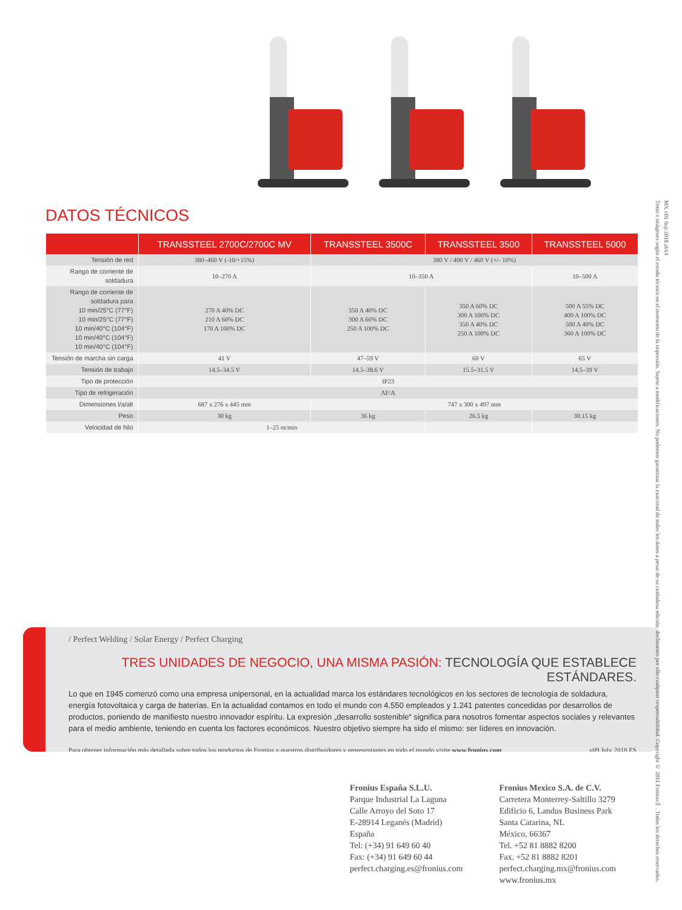DATOS TÉCNICOS
| | TRANSSTEEL 2700C/2700C MV | TRANSSTEEL 3500C | TRANSSTEEL 3500 | TRANSSTEEL 5000 |
| --- | --- | --- | --- | --- |
| Tensión de red | 380–460 V (-10/+15%) | 380 V / 400 V / 460 V (+/- 10%) | | |
| Rango de corriente de soldadura | 10–270 A | 10–350 A | | 10–500 A |
| Rango de corriente de soldadura para 10 min/25°C (77°F) 10 min/25°C (77°F) 10 min/40°C (104°F) 10 min/40°C (104°F) 10 min/40°C (104°F) | 270 A 40% DC 210 A 60% DC 170 A 100% DC | 350 A 40% DC 300 A 60% DC 250 A 100% DC | 350 A 60% DC 300 A 100% DC 350 A 40% DC 250 A 100% DC | 500 A 55% DC 400 A 100% DC 500 A 40% DC 360 A 100% DC |
| Tensión de marcha sin carga | 41 V | 47–59 V | 60 V | 65 V |
| Tensión de trabajo | 14.5–34.5 V | 14.5–38.6 V | 15.5–31.5 V | 14.5–39 V |
| Tipo de protección | IP23 | | | |
| Tipo de refrigeración | AF/A | | | |
| Dimensiones l/a/alt | 687 x 276 x 445 mm | 747 x 300 x 497 mm | | |
| Peso | 30 kg | 36 kg | 26.5 kg | 30.15 kg |
| Velocidad de hilo | 1–25 m/min | | | |
/ Perfect Welding / Solar Energy / Perfect Charging
TRES UNIDADES DE NEGOCIO, UNA MISMA PASIÓN: TECNOLOGÍA QUE ESTABLECE ESTÁNDARES.
Lo que en 1945 comenzó como una empresa unipersonal, en la actualidad marca los estándares tecnológicos en los sectores de tecnología de soldadura, energía fotovoltaica y carga de baterías. En la actualidad contamos en todo el mundo con 4.550 empleados y 1.241 patentes concedidas por desarrollos de productos, poniendo de manifiesto nuestro innovador espíritu. La expresión „desarrollo sostenible“ significa para nosotros fomentar aspectos sociales y relevantes para el medio ambiente, teniendo en cuenta los factores económicos. Nuestro objetivo siempre ha sido el mismo: ser líderes en innovación.
Para obtener información más detallada sobre todos los productos de Fronius y nuestros distribuidores y representantes en todo el mundo visite www.fronius.com v09 July 2018 ES
Fronius España S.L.U.
Parque Industrial La Laguna
Calle Arroyo del Soto 17
E-28914 Leganés (Madrid)
España
Tel: (+34) 91 649 60 40
Fax: (+34) 91 649 60 44
perfect.charging.es@fronius.com
Fronius Mexico S.A. de C.V.
Carretera Monterrey-Saltillo 3279
Edificio 6, Landus Business Park
Santa Catarina, NL
México, 66367
Tel. +52 81 8882 8200
Fax. +52 81 8882 8201
perfect.charging.mx@fronius.com
www.fronius.mx
Texto e imágenes según el estado técnico en el momento de la impresión. Sujeto a modificaciones. No podemos garantizar la exactitud de todos los datos a pesar de su cuidadosa edición, declinamos por ello cualquier responsabilidad. Copyright © 2011 Fronius™. Todos los derechos reservados.
MX v01 Sep 2018 ab14